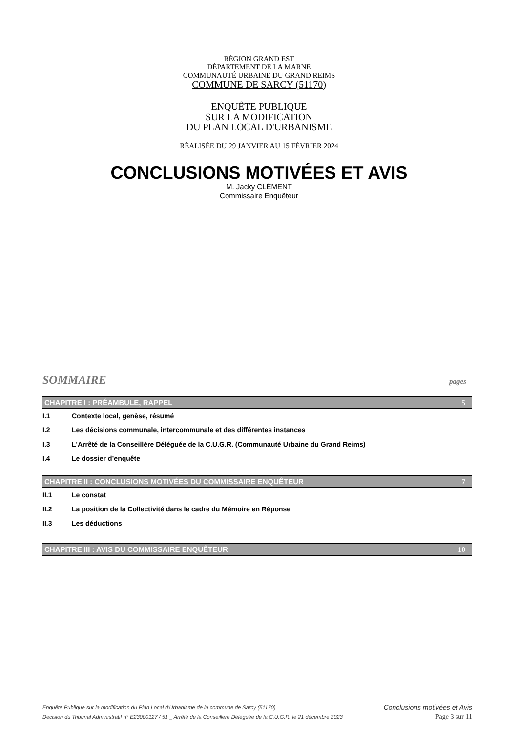RÉGION GRAND EST
DÉPARTEMENT DE LA MARNE
COMMUNAUTÉ URBAINE DU GRAND REIMS
COMMUNE DE SARCY (51170)
ENQUÊTE PUBLIQUE
SUR LA MODIFICATION
DU PLAN LOCAL D'URBANISME
RÉALISÉE DU 29 JANVIER AU 15 FÉVRIER 2024
CONCLUSIONS MOTIVÉES ET AVIS
M. Jacky CLÉMENT
Commissaire Enquêteur
SOMMAIRE pages
CHAPITRE I : PRÉAMBULE, RAPPEL 5
I.1 Contexte local, genèse, résumé
I.2 Les décisions communale, intercommunale et des différentes instances
I.3 L'Arrêté de la Conseillère Déléguée de la C.U.G.R. (Communauté Urbaine du Grand Reims)
I.4 Le dossier d’enquête
CHAPITRE II : CONCLUSIONS MOTIVÉES DU COMMISSAIRE ENQUÊTEUR 7
II.1 Le constat
II.2 La position de la Collectivité dans le cadre du Mémoire en Réponse
II.3 Les déductions
CHAPITRE III : AVIS DU COMMISSAIRE ENQUÊTEUR 10
Enquête Publique sur la modification du Plan Local d'Urbanisme de la commune de Sarcy (51170) Conclusions motivées et Avis
Décision du Tribunal Administratif n° E23000127 / 51 _ Arrêté de la Conseillère Déléguée de la C.U.G.R. le 21 décembre 2023 Page 3 sur 11